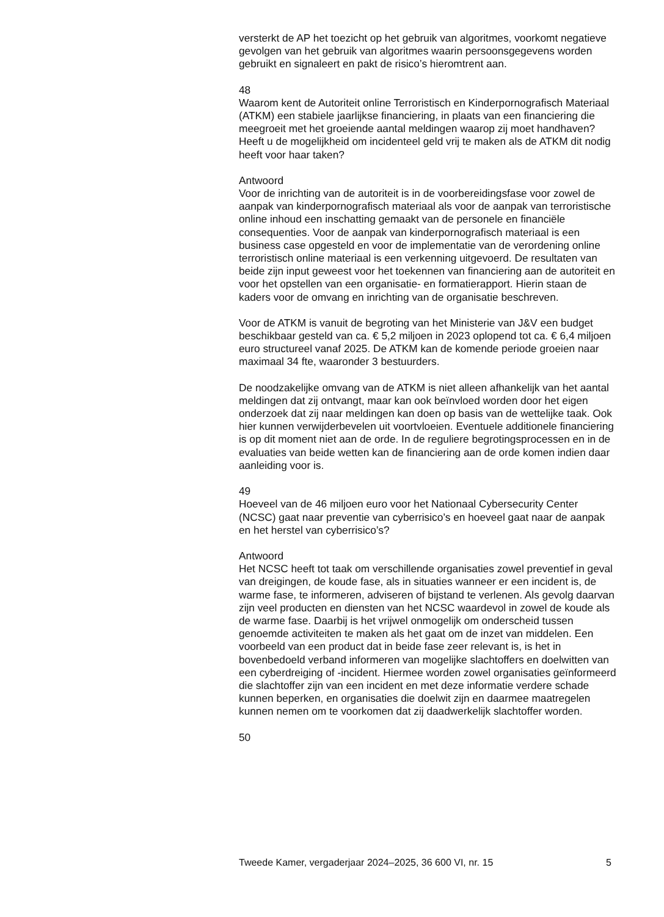versterkt de AP het toezicht op het gebruik van algoritmes, voorkomt negatieve gevolgen van het gebruik van algoritmes waarin persoonsgegevens worden gebruikt en signaleert en pakt de risico’s hieromtrent aan.
48
Waarom kent de Autoriteit online Terroristisch en Kinderpornografisch Materiaal (ATKM) een stabiele jaarlijkse financiering, in plaats van een financiering die meegroeit met het groeiende aantal meldingen waarop zij moet handhaven? Heeft u de mogelijkheid om incidenteel geld vrij te maken als de ATKM dit nodig heeft voor haar taken?
Antwoord
Voor de inrichting van de autoriteit is in de voorbereidingsfase voor zowel de aanpak van kinderpornografisch materiaal als voor de aanpak van terroristische online inhoud een inschatting gemaakt van de personele en financiële consequenties. Voor de aanpak van kinderpornografisch materiaal is een business case opgesteld en voor de implementatie van de verordening online terroristisch online materiaal is een verkenning uitgevoerd. De resultaten van beide zijn input geweest voor het toekennen van financiering aan de autoriteit en voor het opstellen van een organisatie- en formatierapport. Hierin staan de kaders voor de omvang en inrichting van de organisatie beschreven.
Voor de ATKM is vanuit de begroting van het Ministerie van J&V een budget beschikbaar gesteld van ca. € 5,2 miljoen in 2023 oplopend tot ca. € 6,4 miljoen euro structureel vanaf 2025. De ATKM kan de komende periode groeien naar maximaal 34 fte, waaronder 3 bestuurders.
De noodzakelijke omvang van de ATKM is niet alleen afhankelijk van het aantal meldingen dat zij ontvangt, maar kan ook beïnvloed worden door het eigen onderzoek dat zij naar meldingen kan doen op basis van de wettelijke taak. Ook hier kunnen verwijderbevelen uit voortvloeien. Eventuele additionele financiering is op dit moment niet aan de orde. In de reguliere begrotingsprocessen en in de evaluaties van beide wetten kan de financiering aan de orde komen indien daar aanleiding voor is.
49
Hoeveel van de 46 miljoen euro voor het Nationaal Cybersecurity Center (NCSC) gaat naar preventie van cyberrisico’s en hoeveel gaat naar de aanpak en het herstel van cyberrisico’s?
Antwoord
Het NCSC heeft tot taak om verschillende organisaties zowel preventief in geval van dreigingen, de koude fase, als in situaties wanneer er een incident is, de warme fase, te informeren, adviseren of bijstand te verlenen. Als gevolg daarvan zijn veel producten en diensten van het NCSC waardevol in zowel de koude als de warme fase. Daarbij is het vrijwel onmogelijk om onderscheid tussen genoemde activiteiten te maken als het gaat om de inzet van middelen. Een voorbeeld van een product dat in beide fase zeer relevant is, is het in bovenbedoeld verband informeren van mogelijke slachtoffers en doelwitten van een cyberdreiging of -incident. Hiermee worden zowel organisaties geïnformeerd die slachtoffer zijn van een incident en met deze informatie verdere schade kunnen beperken, en organisaties die doelwit zijn en daarmee maatregelen kunnen nemen om te voorkomen dat zij daadwerkelijk slachtoffer worden.
50
Tweede Kamer, vergaderjaar 2024–2025, 36 600 VI, nr. 15 5